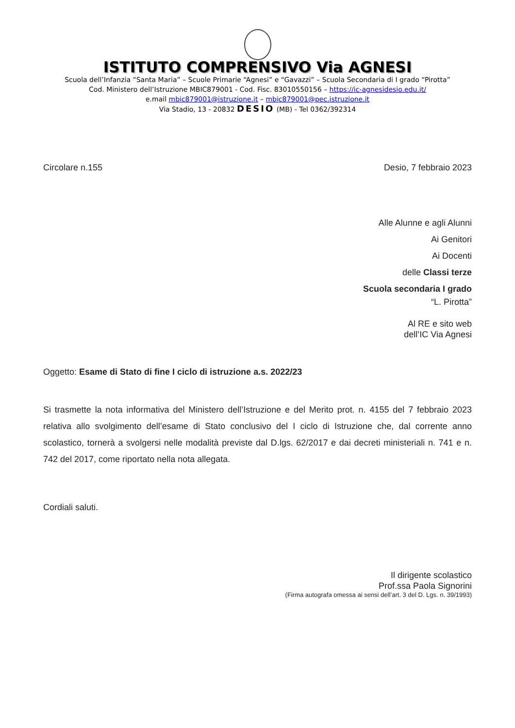ISTITUTO COMPRENSIVO Via AGNESI
Scuola dell’Infanzia “Santa Maria” – Scuole Primarie “Agnesi” e “Gavazzi” – Scuola Secondaria di I grado “Pirotta”
Cod. Ministero dell’Istruzione MBIC879001 - Cod. Fisc. 83010550156 – https://ic-agnesidesio.edu.it/
e.mail mbic879001@istruzione.it – mbic879001@pec.istruzione.it
Via Stadio, 13 - 20832 DESIO (MB) - Tel 0362/392314
Circolare n.155 Desio, 7 febbraio 2023
Alle Alunne e agli Alunni
Ai Genitori
Ai Docenti
delle Classi terze
Scuola secondaria I grado
“L. Pirotta”
Al RE e sito web
dell’IC Via Agnesi
Oggetto: Esame di Stato di fine I ciclo di istruzione a.s. 2022/23
Si trasmette la nota informativa del Ministero dell’Istruzione e del Merito prot. n. 4155 del 7 febbraio 2023 relativa allo svolgimento dell’esame di Stato conclusivo del I ciclo di Istruzione che, dal corrente anno scolastico, tornerà a svolgersi nelle modalità previste dal D.lgs. 62/2017 e dai decreti ministeriali n. 741 e n. 742 del 2017, come riportato nella nota allegata.
Cordiali saluti.
Il dirigente scolastico
Prof.ssa Paola Signorini
(Firma autografa omessa ai sensi dell’art. 3 del D. Lgs. n. 39/1993)